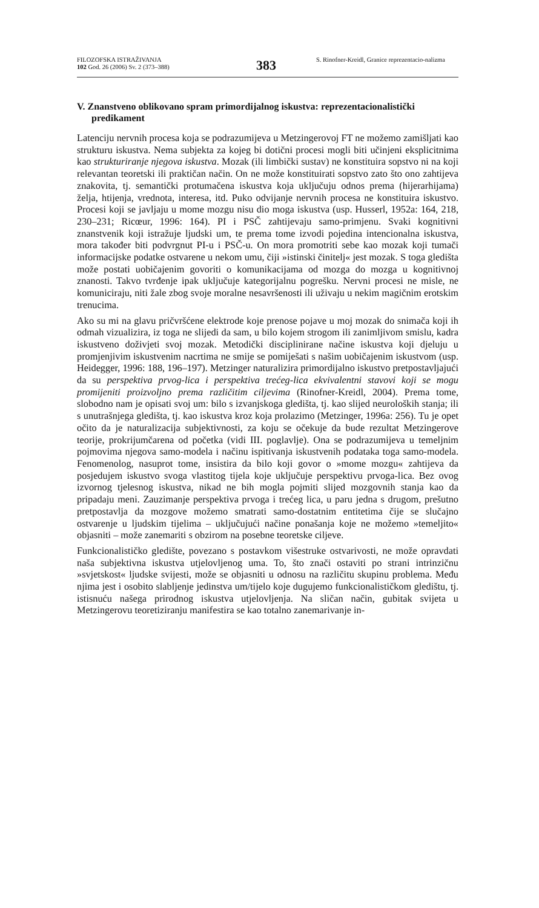FILOZOFSKA ISTRAŽIVANJA
102 God. 26 (2006) Sv. 2 (373–388)
383
S. Rinofner-Kreidl, Granice reprezentacio-nalizma
V. Znanstveno oblikovano spram primordijalnog iskustva: reprezentacionalistički predikament
Latenciju nervnih procesa koja se podrazumijeva u Metzingerovoj FT ne možemo zamišljati kao strukturu iskustva. Nema subjekta za kojeg bi dotični procesi mogli biti učinjeni eksplicitnima kao strukturiranje njegova iskustva. Mozak (ili limbički sustav) ne konstituira sopstvo ni na koji relevantan teoretski ili praktičan način. On ne može konstituirati sopstvo zato što ono zahtijeva znakovita, tj. semantički protumačena iskustva koja uključuju odnos prema (hijerarhijama) želja, htijenja, vrednota, interesa, itd. Puko odvijanje nervnih procesa ne konstituira iskustvo. Procesi koji se javljaju u mome mozgu nisu dio moga iskustva (usp. Husserl, 1952a: 164, 218, 230–231; Ricœur, 1996: 164). PI i PSČ zahtijevaju samo-primjenu. Svaki kognitivni znanstvenik koji istražuje ljudski um, te prema tome izvodi pojedina intencionalna iskustva, mora također biti podvrgnut PI-u i PSČ-u. On mora promotriti sebe kao mozak koji tumači informacijske podatke ostvarene u nekom umu, čiji »istinski činitelj« jest mozak. S toga gledišta može postati uobičajenim govoriti o komunikacijama od mozga do mozga u kognitivnoj znanosti. Takvo tvrđenje ipak uključuje kategorijalnu pogrešku. Nervni procesi ne misle, ne komuniciraju, niti žale zbog svoje moralne nesavršenosti ili uživaju u nekim magičnim erotskim trenucima.
Ako su mi na glavu pričvršćene elektrode koje prenose pojave u moj mozak do snimača koji ih odmah vizualizira, iz toga ne slijedi da sam, u bilo kojem strogom ili zanimljivom smislu, kadra iskustveno doživjeti svoj mozak. Metodički disciplinirane načine iskustva koji djeluju u promjenjivim iskustvenim nacrtima ne smije se pomiješati s našim uobičajenim iskustvom (usp. Heidegger, 1996: 188, 196–197). Metzinger naturalizira primordijalno iskustvo pretpostavljajući da su perspektiva prvog-lica i perspektiva trećeg-lica ekvivalentni stavovi koji se mogu promijeniti proizvoljno prema različitim ciljevima (Rinofner-Kreidl, 2004). Prema tome, slobodno nam je opisati svoj um: bilo s izvanjskoga gledišta, tj. kao slijed neuroloških stanja; ili s unutrašnjega gledišta, tj. kao iskustva kroz koja prolazimo (Metzinger, 1996a: 256). Tu je opet očito da je naturalizacija subjektivnosti, za koju se očekuje da bude rezultat Metzingerove teorije, prokrijumčarena od početka (vidi III. poglavlje). Ona se podrazumijeva u temeljnim pojmovima njegova samo-modela i načinu ispitivanja iskustvenih podataka toga samo-modela. Fenomenolog, nasuprot tome, insistira da bilo koji govor o »mome mozgu« zahtijeva da posjedujem iskustvo svoga vlastitog tijela koje uključuje perspektivu prvoga-lica. Bez ovog izvornog tjelesnog iskustva, nikad ne bih mogla pojmiti slijed mozgovnih stanja kao da pripadaju meni. Zauzimanje perspektiva prvoga i trećeg lica, u paru jedna s drugom, prešutno pretpostavlja da mozgove možemo smatrati samo-dostatnim entitetima čije se slučajno ostvarenje u ljudskim tijelima – uključujući načine ponašanja koje ne možemo »temeljito« objasniti – može zanemariti s obzirom na posebne teoretske ciljeve.
Funkcionalističko gledište, povezano s postavkom višestruke ostvarivosti, ne može opravdati naša subjektivna iskustva utjelovljenog uma. To, što znači ostaviti po strani intrinzičnu »svjetskost« ljudske svijesti, može se objasniti u odnosu na različitu skupinu problema. Među njima jest i osobito slabljenje jedinstva um/tijelo koje dugujemo funkcionalističkom gledištu, tj. istisnuću našega prirodnog iskustva utjelovljenja. Na sličan način, gubitak svijeta u Metzingerovu teoretiziranju manifestira se kao totalno zanemarivanje in-